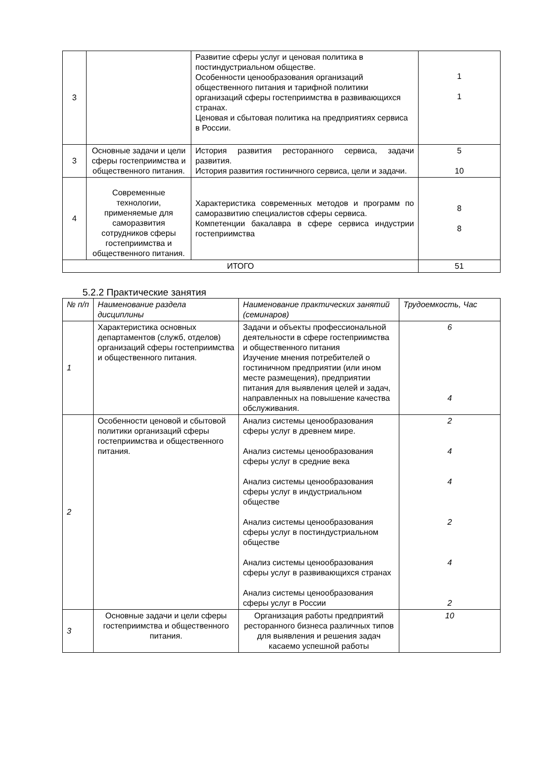| 3 | | Развитие сферы услуг и ценовая политика в постиндустриальном обществе. Особенности ценообразования организаций общественного питания и тарифной политики организаций сферы гостеприимства в развивающихся странах. Ценовая и сбытовая политика на предприятиях сервиса в России. | 1 1 |
| 3 | Основные задачи и цели сферы гостеприимства и общественного питания. | История развития ресторанного сервиса, задачи развития. История развития гостиничного сервиса, цели и задачи. | 5 10 |
| 4 | Современные технологии, применяемые для саморазвития сотрудников сферы гостеприимства и общественного питания. | Характеристика современных методов и программ по саморазвитию специалистов сферы сервиса. Компетенции бакалавра в сфере сервиса индустрии гостеприимства | 8 8 |
| ИТОГО | | | 51 |
5.2.2 Практические занятия
| № п/п | Наименование раздела дисциплины | Наименование практических занятий (семинаров) | Трудоемкость, Час |
| --- | --- | --- | --- |
| 1 | Характеристика основных департаментов (служб, отделов) организаций сферы гостеприимства и общественного питания. | Задачи и объекты профессиональной деятельности в сфере гостеприимства и общественного питания Изучение мнения потребителей о гостиничном предприятии (или ином месте размещения), предприятии питания для выявления целей и задач, направленных на повышение качества обслуживания. | 6 4 |
| 2 | Особенности ценовой и сбытовой политики организаций сферы гостеприимства и общественного питания. | Анализ системы ценообразования сферы услуг в древнем мире. Анализ системы ценообразования сферы услуг в средние века Анализ системы ценообразования сферы услуг в индустриальном обществе Анализ системы ценообразования сферы услуг в постиндустриальном обществе Анализ системы ценообразования сферы услуг в развивающихся странах Анализ системы ценообразования сферы услуг в России | 2 4 4 2 4 2 |
| 3 | Основные задачи и цели сферы гостеприимства и общественного питания. | Организация работы предприятий ресторанного бизнеса различных типов для выявления и решения задач касаемо успешной работы | 10 |